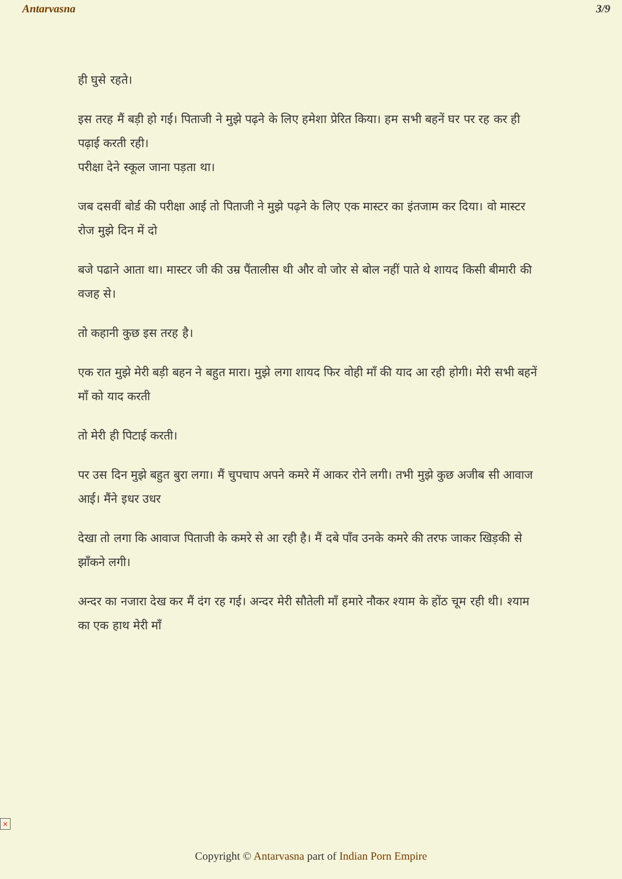Antarvasna 3/9
ही घुसे रहते।
इस तरह मैं बड़ी हो गई। पिताजी ने मुझे पढ़ने के लिए हमेशा प्रेरित किया। हम सभी बहनें घर पर रह कर ही पढ़ाई करती रही।
परीक्षा देने स्कूल जाना पड़ता था।
जब दसवीं बोर्ड की परीक्षा आई तो पिताजी ने मुझे पढ़ने के लिए एक मास्टर का इंतजाम कर दिया। वो मास्टर रोज मुझे दिन में दो
बजे पढाने आता था। मास्टर जी की उम्र पैंतालीस थी और वो जोर से बोल नहीं पाते थे शायद किसी बीमारी की वजह से।
तो कहानी कुछ इस तरह है।
एक रात मुझे मेरी बड़ी बहन ने बहुत मारा। मुझे लगा शायद फिर वोही माँ की याद आ रही होगी। मेरी सभी बहनें माँ को याद करती
तो मेरी ही पिटाई करती।
पर उस दिन मुझे बहुत बुरा लगा। मैं चुपचाप अपने कमरे में आकर रोने लगी। तभी मुझे कुछ अजीब सी आवाज आई। मैंने इधर उधर
देखा तो लगा कि आवाज पिताजी के कमरे से आ रही है। मैं दबे पाँव उनके कमरे की तरफ जाकर खिड़की से झाँकने लगी।
अन्दर का नजारा देख कर मैं दंग रह गई। अन्दर मेरी सौतेली माँ हमारे नौकर श्याम के होंठ चूम रही थी। श्याम का एक हाथ मेरी माँ
×
Copyright © Antarvasna part of Indian Porn Empire